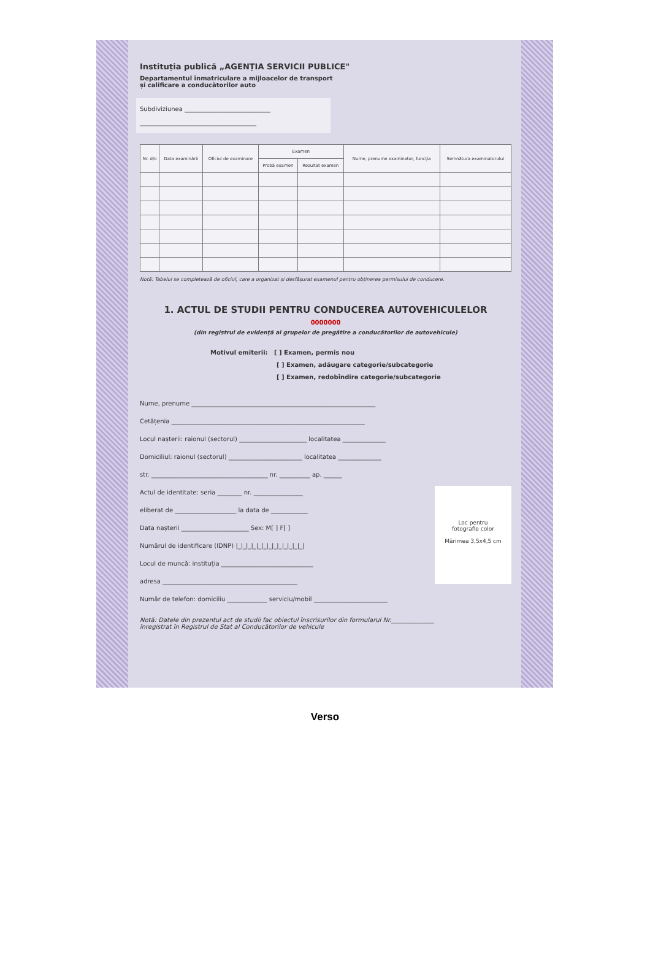Instituția publică „AGENȚIA SERVICII PUBLICE"
Departamentul înmatriculare a mijloacelor de transport
și calificare a conducătorilor auto
Subdiviziunea ____________________________
______________________________________
| Nr. d/o | Data examinării | Oficiul de examinare | Examen | | Nume, prenume examinator, funcția | Semnătura examinatorului |
| --- | --- | --- | --- | --- | --- | --- |
| | | | Probă examen | Rezultat examen | | |
Notă: Tabelul se completează de oficiul, care a organizat și desfășurat examenul pentru obținerea permisului de conducere.
1. ACTUL DE STUDII PENTRU CONDUCEREA AUTOVEHICULELOR
0000000
(din registrul de evidență al grupelor de pregătire a conducătorilor de autovehicule)
Motivul emiterii: [ ] Examen, permis nou
[ ] Examen, adăugare categorie/subcategorie
[ ] Examen, redobîndire categorie/subcategorie
Nume, prenume ____________________________________________________________
Cetățenia _______________________________________________________________
Locul nașterii: raionul (sectorul) ______________________ localitatea ______________
Domiciliul: raionul (sectorul) ________________________ localitatea ______________
str. ______________________________________ nr. __________ ap. ______
Loc pentru
fotografie color
Mărimea 3,5x4,5 cm
Actul de identitate: seria ________ nr. ________________
eliberat de ____________________ la data de ____________
Data nașterii ______________________ Sex: M[ ] F[ ]
Numărul de identificare (IDNP) |_|_|_|_|_|_|_|_|_|_|_|_|_|
Locul de muncă: instituția ______________________________
adresa ____________________________________________
Număr de telefon: domiciliu _____________ serviciu/mobil ________________________
Notă: Datele din prezentul act de studii fac obiectul înscrisurilor din formularul Nr.______________
înregistrat în Registrul de Stat al Conducătorilor de vehicule
Verso